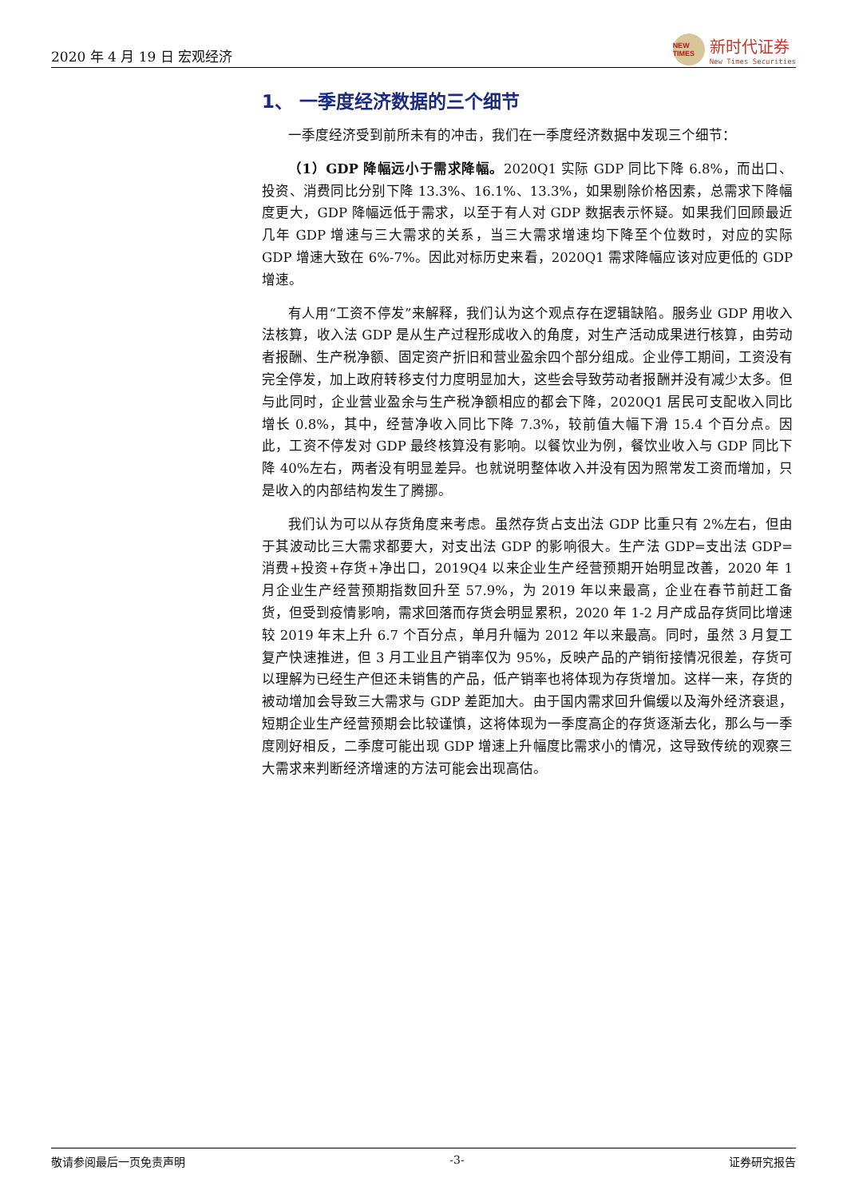2020 年 4 月 19 日 宏观经济
NEW TIMES
新时代证券
New Times Securities
1、 一季度经济数据的三个细节
一季度经济受到前所未有的冲击，我们在一季度经济数据中发现三个细节：
（1）GDP 降幅远小于需求降幅。2020Q1 实际 GDP 同比下降 6.8%，而出口、投资、消费同比分别下降 13.3%、16.1%、13.3%，如果剔除价格因素，总需求下降幅度更大，GDP 降幅远低于需求，以至于有人对 GDP 数据表示怀疑。如果我们回顾最近几年 GDP 增速与三大需求的关系，当三大需求增速均下降至个位数时，对应的实际 GDP 增速大致在 6%-7%。因此对标历史来看，2020Q1 需求降幅应该对应更低的 GDP 增速。
有人用“工资不停发”来解释，我们认为这个观点存在逻辑缺陷。服务业 GDP 用收入法核算，收入法 GDP 是从生产过程形成收入的角度，对生产活动成果进行核算，由劳动者报酬、生产税净额、固定资产折旧和营业盈余四个部分组成。企业停工期间，工资没有完全停发，加上政府转移支付力度明显加大，这些会导致劳动者报酬并没有减少太多。但与此同时，企业营业盈余与生产税净额相应的都会下降，2020Q1 居民可支配收入同比增长 0.8%，其中，经营净收入同比下降 7.3%，较前值大幅下滑 15.4 个百分点。因此，工资不停发对 GDP 最终核算没有影响。以餐饮业为例，餐饮业收入与 GDP 同比下降 40%左右，两者没有明显差异。也就说明整体收入并没有因为照常发工资而增加，只是收入的内部结构发生了腾挪。
我们认为可以从存货角度来考虑。虽然存货占支出法 GDP 比重只有 2%左右，但由于其波动比三大需求都要大，对支出法 GDP 的影响很大。生产法 GDP=支出法 GDP=消费+投资+存货+净出口，2019Q4 以来企业生产经营预期开始明显改善，2020 年 1 月企业生产经营预期指数回升至 57.9%，为 2019 年以来最高，企业在春节前赶工备货，但受到疫情影响，需求回落而存货会明显累积，2020 年 1-2 月产成品存货同比增速较 2019 年末上升 6.7 个百分点，单月升幅为 2012 年以来最高。同时，虽然 3 月复工复产快速推进，但 3 月工业且产销率仅为 95%，反映产品的产销衔接情况很差，存货可以理解为已经生产但还未销售的产品，低产销率也将体现为存货增加。这样一来，存货的被动增加会导致三大需求与 GDP 差距加大。由于国内需求回升偏缓以及海外经济衰退，短期企业生产经营预期会比较谨慎，这将体现为一季度高企的存货逐渐去化，那么与一季度刚好相反，二季度可能出现 GDP 增速上升幅度比需求小的情况，这导致传统的观察三大需求来判断经济增速的方法可能会出现高估。
敬请参阅最后一页免责声明 -3- 证券研究报告